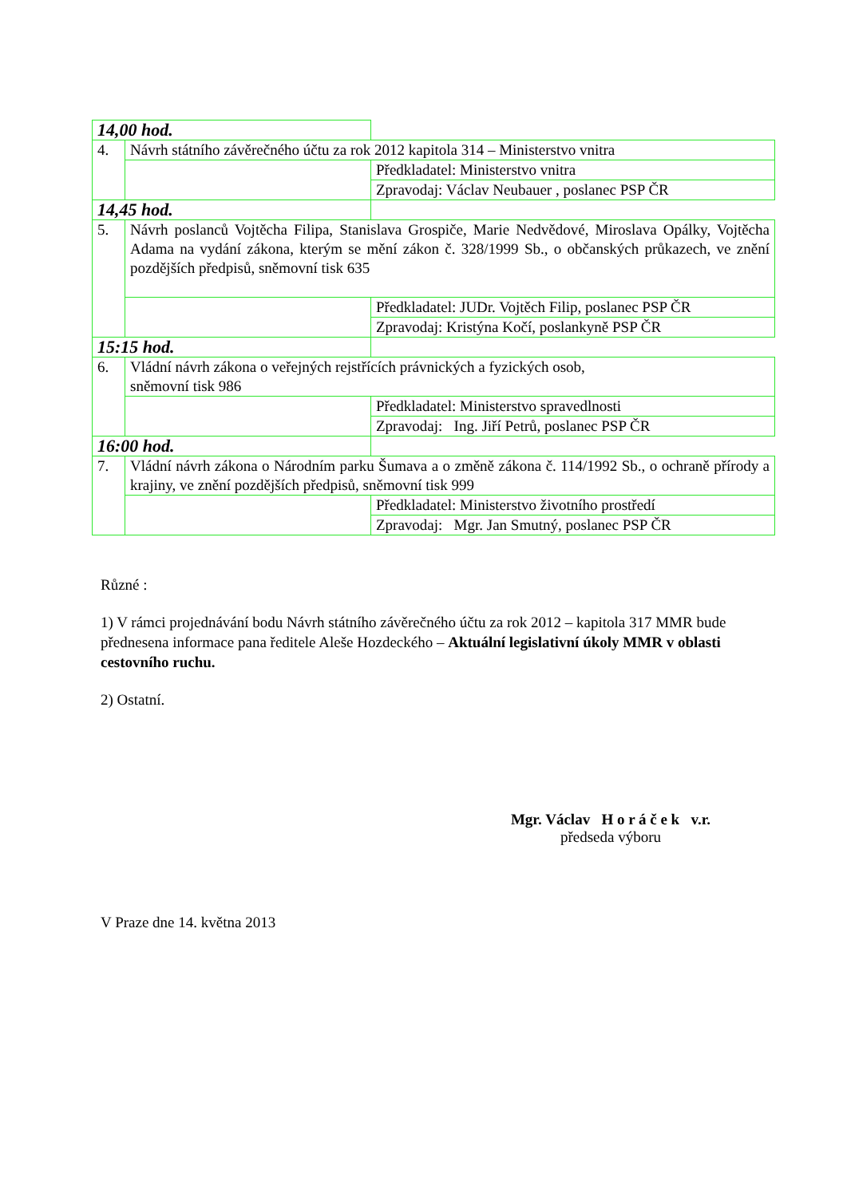| 14,00 hod. | | |
| 4. | Návrh státního závěrečného účtu za rok 2012 kapitola 314 – Ministerstvo vnitra | |
| | | Předkladatel: Ministerstvo vnitra |
| | | Zpravodaj: Václav Neubauer , poslanec PSP ČR |
| 14,45 hod. | | |
| 5. | Návrh poslanců Vojtěcha Filipa, Stanislava Grospiče, Marie Nedvědové, Miroslava Opálky, Vojtěcha Adama na vydání zákona, kterým se mění zákon č. 328/1999 Sb., o občanských průkazech, ve znění pozdějších předpisů, sněmovní tisk 635 | |
| | | Předkladatel: JUDr. Vojtěch Filip, poslanec PSP ČR |
| | | Zpravodaj: Kristýna Kočí, poslankyně PSP ČR |
| 15:15 hod. | | |
| 6. | Vládní návrh zákona o veřejných rejstřících právnických a fyzických osob, sněmovní tisk 986 | |
| | | Předkladatel: Ministerstvo spravedlnosti |
| | | Zpravodaj: Ing. Jiří Petrů, poslanec PSP ČR |
| 16:00 hod. | | |
| 7. | Vládní návrh zákona o Národním parku Šumava a o změně zákona č. 114/1992 Sb., o ochraně přírody a krajiny, ve znění pozdějších předpisů, sněmovní tisk 999 | |
| | | Předkladatel: Ministerstvo životního prostředí |
| | | Zpravodaj: Mgr. Jan Smutný, poslanec PSP ČR |
Různé :
1) V rámci projednávání bodu Návrh státního závěrečného účtu za rok 2012 – kapitola 317 MMR bude přednesena informace pana ředitele Aleše Hozdeckého – Aktuální legislativní úkoly MMR v oblasti cestovního ruchu.
2) Ostatní.
Mgr. Václav H o r á č e k v.r.
předseda výboru
V Praze dne 14. května 2013